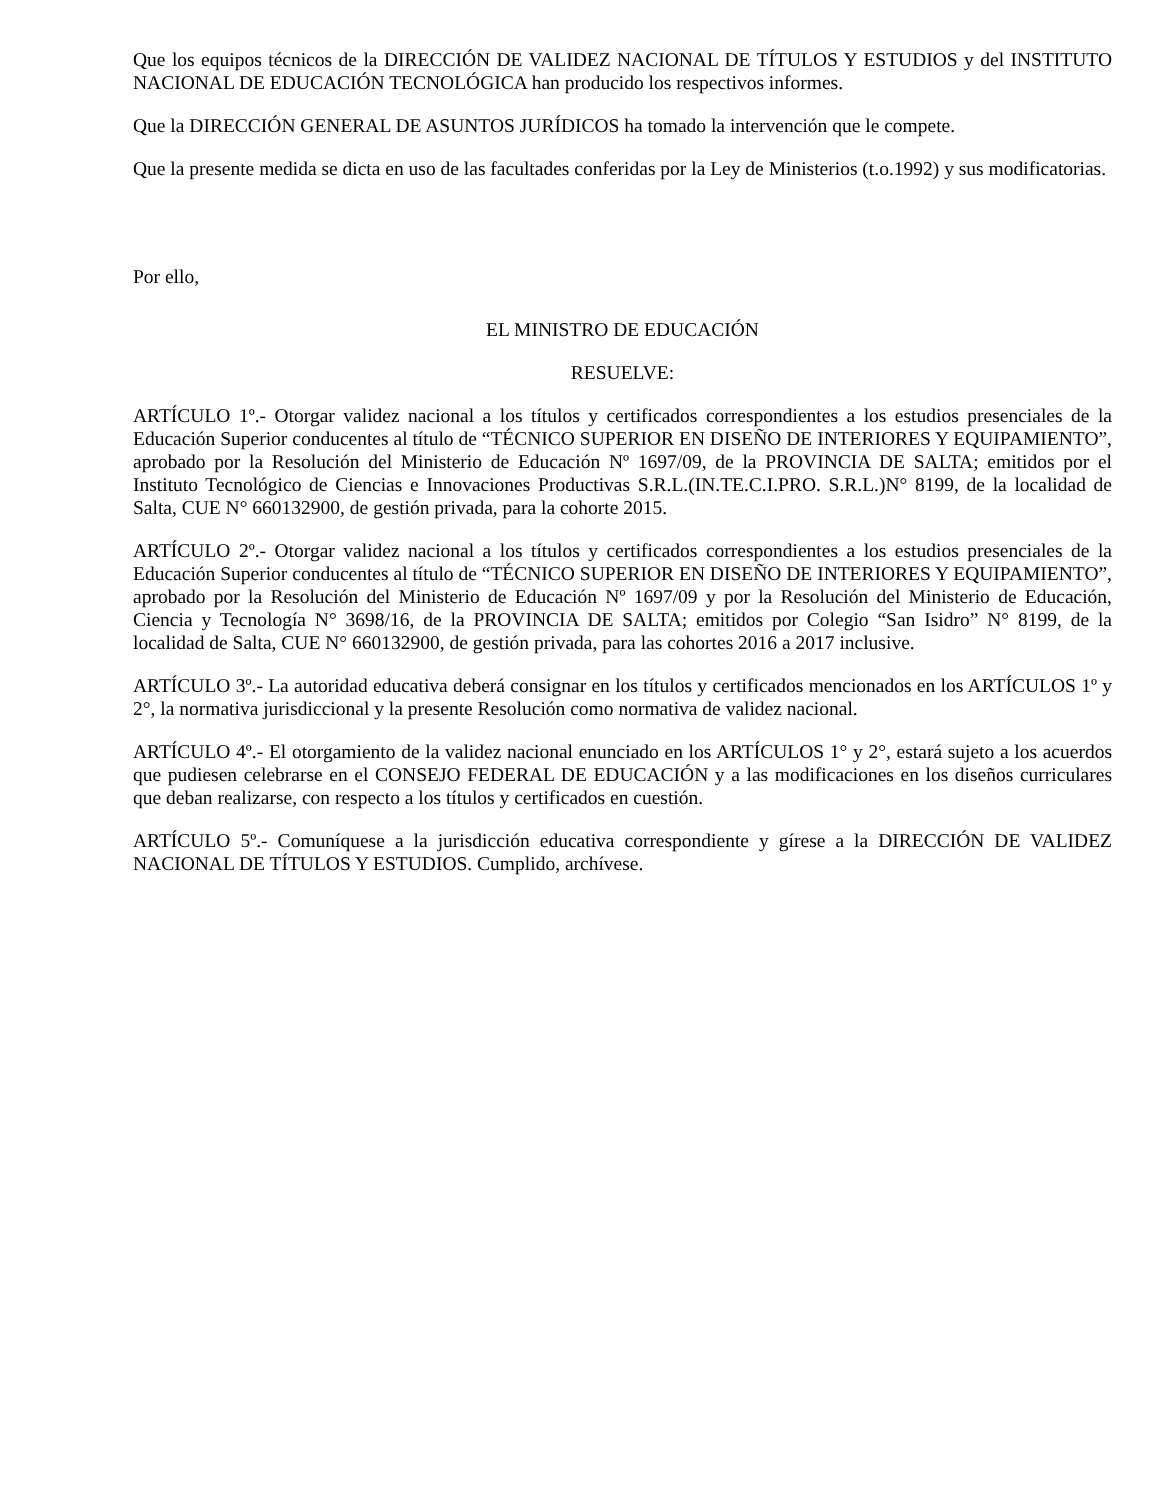Que los equipos técnicos de la DIRECCIÓN DE VALIDEZ NACIONAL DE TÍTULOS Y ESTUDIOS y del INSTITUTO NACIONAL DE EDUCACIÓN TECNOLÓGICA han producido los respectivos informes.
Que la DIRECCIÓN GENERAL DE ASUNTOS JURÍDICOS ha tomado la intervención que le compete.
Que la presente medida se dicta en uso de las facultades conferidas por la Ley de Ministerios (t.o.1992) y sus modificatorias.
Por ello,
EL MINISTRO DE EDUCACIÓN
RESUELVE:
ARTÍCULO 1º.- Otorgar validez nacional a los títulos y certificados correspondientes a los estudios presenciales de la Educación Superior conducentes al título de “TÉCNICO SUPERIOR EN DISEÑO DE INTERIORES Y EQUIPAMIENTO”, aprobado por la Resolución del Ministerio de Educación Nº 1697/09, de la PROVINCIA DE SALTA; emitidos por el Instituto Tecnológico de Ciencias e Innovaciones Productivas S.R.L.(IN.TE.C.I.PRO. S.R.L.)N° 8199, de la localidad de Salta, CUE N° 660132900, de gestión privada, para la cohorte 2015.
ARTÍCULO 2º.- Otorgar validez nacional a los títulos y certificados correspondientes a los estudios presenciales de la Educación Superior conducentes al título de “TÉCNICO SUPERIOR EN DISEÑO DE INTERIORES Y EQUIPAMIENTO”, aprobado por la Resolución del Ministerio de Educación Nº 1697/09 y por la Resolución del Ministerio de Educación, Ciencia y Tecnología N° 3698/16, de la PROVINCIA DE SALTA; emitidos por Colegio “San Isidro” N° 8199, de la localidad de Salta, CUE N° 660132900, de gestión privada, para las cohortes 2016 a 2017 inclusive.
ARTÍCULO 3º.- La autoridad educativa deberá consignar en los títulos y certificados mencionados en los ARTÍCULOS 1º y 2°, la normativa jurisdiccional y la presente Resolución como normativa de validez nacional.
ARTÍCULO 4º.- El otorgamiento de la validez nacional enunciado en los ARTÍCULOS 1° y 2°, estará sujeto a los acuerdos que pudiesen celebrarse en el CONSEJO FEDERAL DE EDUCACIÓN y a las modificaciones en los diseños curriculares que deban realizarse, con respecto a los títulos y certificados en cuestión.
ARTÍCULO 5º.- Comuníquese a la jurisdicción educativa correspondiente y gírese a la DIRECCIÓN DE VALIDEZ NACIONAL DE TÍTULOS Y ESTUDIOS. Cumplido, archívese.